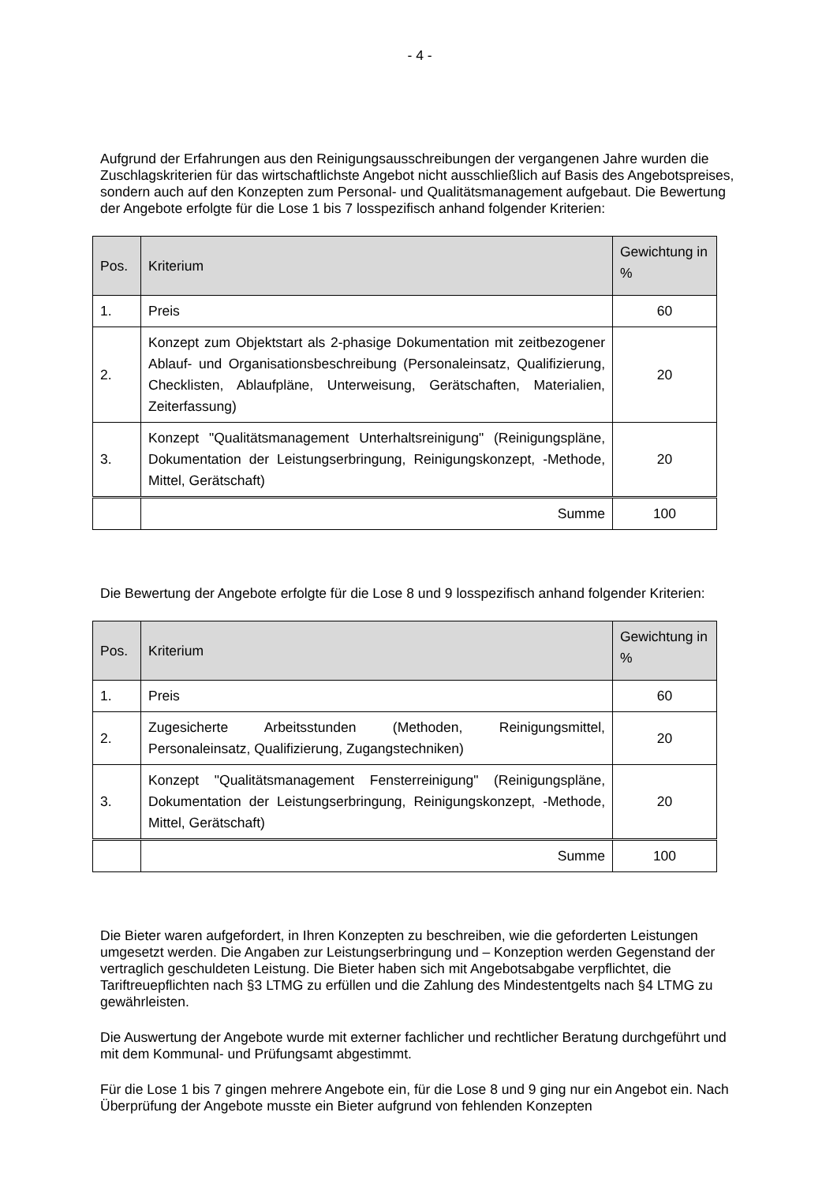- 4 -
Aufgrund der Erfahrungen aus den Reinigungsausschreibungen der vergangenen Jahre wurden die Zuschlagskriterien für das wirtschaftlichste Angebot nicht ausschließlich auf Basis des Angebotspreises, sondern auch auf den Konzepten zum Personal- und Qualitätsmanagement aufgebaut. Die Bewertung der Angebote erfolgte für die Lose 1 bis 7 losspezifisch anhand folgender Kriterien:
| Pos. | Kriterium | Gewichtung in % |
| --- | --- | --- |
| 1. | Preis | 60 |
| 2. | Konzept zum Objektstart als 2-phasige Dokumentation mit zeitbezogener Ablauf- und Organisationsbeschreibung (Personaleinsatz, Qualifizierung, Checklisten, Ablaufpläne, Unterweisung, Gerätschaften, Materialien, Zeiterfassung) | 20 |
| 3. | Konzept "Qualitätsmanagement Unterhaltsreinigung" (Reinigungspläne, Dokumentation der Leistungserbringung, Reinigungskonzept, -Methode, Mittel, Gerätschaft) | 20 |
| | Summe | 100 |
Die Bewertung der Angebote erfolgte für die Lose 8 und 9 losspezifisch anhand folgender Kriterien:
| Pos. | Kriterium | Gewichtung in % |
| --- | --- | --- |
| 1. | Preis | 60 |
| 2. | Zugesicherte Arbeitsstunden (Methoden, Reinigungsmittel, Personaleinsatz, Qualifizierung, Zugangstechniken) | 20 |
| 3. | Konzept "Qualitätsmanagement Fensterreinigung" (Reinigungspläne, Dokumentation der Leistungserbringung, Reinigungskonzept, -Methode, Mittel, Gerätschaft) | 20 |
| | Summe | 100 |
Die Bieter waren aufgefordert, in Ihren Konzepten zu beschreiben, wie die geforderten Leistungen umgesetzt werden. Die Angaben zur Leistungserbringung und – Konzeption werden Gegenstand der vertraglich geschuldeten Leistung. Die Bieter haben sich mit Angebotsabgabe verpflichtet, die Tariftreuepflichten nach §3 LTMG zu erfüllen und die Zahlung des Mindestentgelts nach §4 LTMG zu gewährleisten.
Die Auswertung der Angebote wurde mit externer fachlicher und rechtlicher Beratung durchgeführt und mit dem Kommunal- und Prüfungsamt abgestimmt.
Für die Lose 1 bis 7 gingen mehrere Angebote ein, für die Lose 8 und 9 ging nur ein Angebot ein. Nach Überprüfung der Angebote musste ein Bieter aufgrund von fehlenden Konzepten